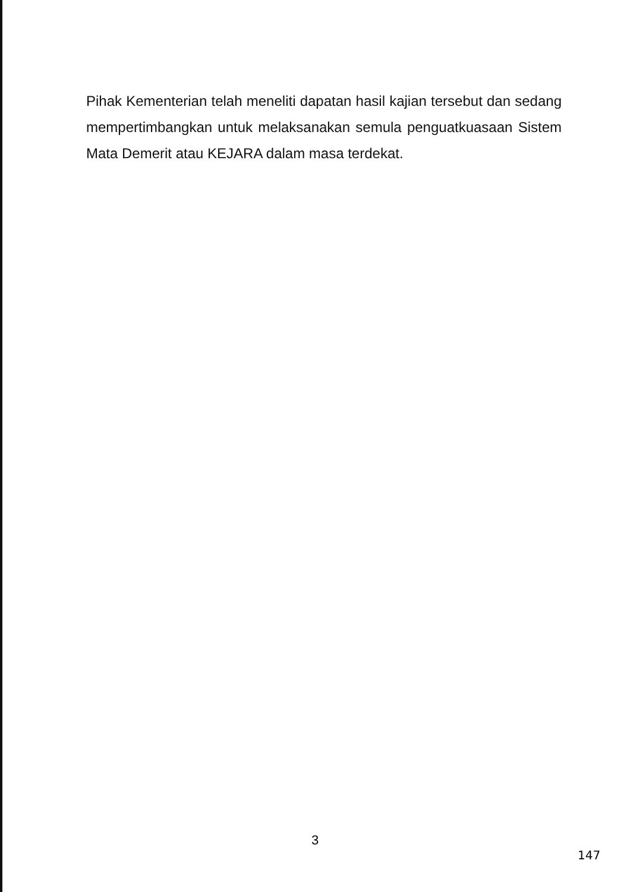Pihak Kementerian telah meneliti dapatan hasil kajian tersebut dan sedang mempertimbangkan untuk melaksanakan semula penguatkuasaan Sistem Mata Demerit atau KEJARA dalam masa terdekat.
3
147